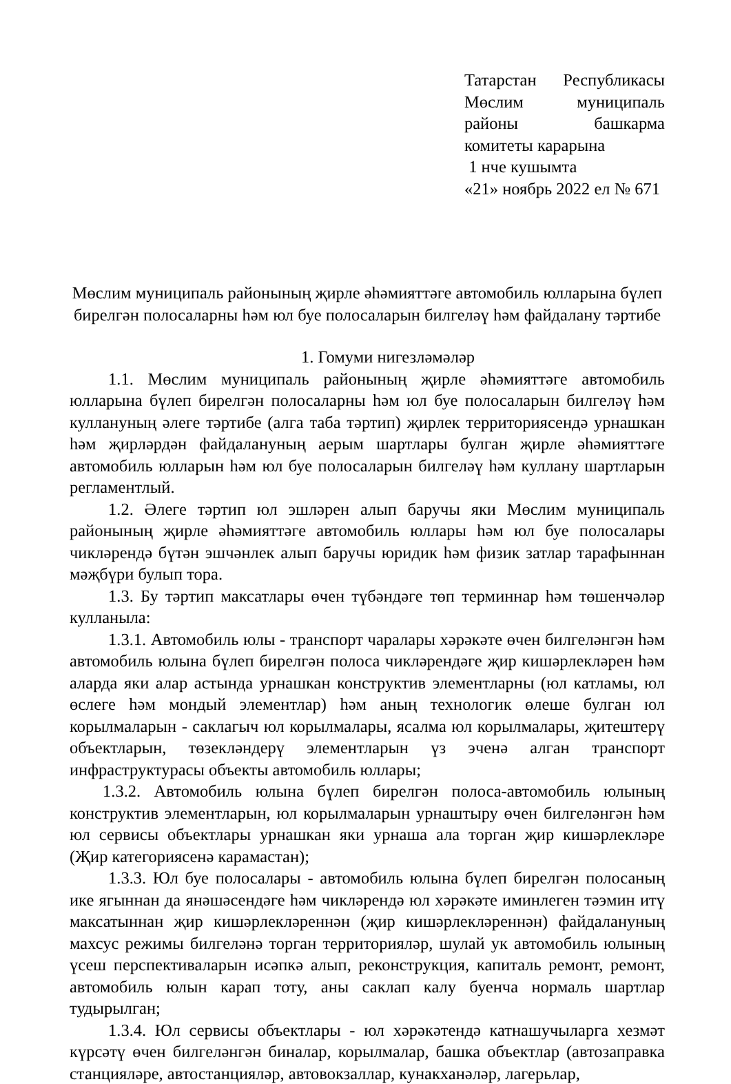Татарстан Республикасы Мөслим муниципаль районы башкарма комитеты карарына
1 нче кушымта
«21» ноябрь 2022 ел № 671
Мөслим муниципаль районының җирле әһәмияттәге автомобиль юлларына бүлеп бирелгән полосаларны һәм юл буе полосаларын билгеләү һәм файдалану тәртибе
1. Гомуми нигезләмәләр
1.1. Мөслим муниципаль районының җирле әһәмияттәге автомобиль юлларына бүлеп бирелгән полосаларны һәм юл буе полосаларын билгеләү һәм куллануның әлеге тәртибе (алга таба тәртип) җирлек территориясендә урнашкан һәм җирләрдән файдалануның аерым шартлары булган җирле әһәмияттәге автомобиль юлларын һәм юл буе полосаларын билгеләү һәм куллану шартларын регламентлый.
1.2. Әлеге тәртип юл эшләрен алып баручы яки Мөслим муниципаль районының җирле әһәмияттәге автомобиль юллары һәм юл буе полосалары чикләрендә бүтән эшчәнлек алып баручы юридик һәм физик затлар тарафыннан мәҗбүри булып тора.
1.3. Бу тәртип максатлары өчен түбәндәге төп терминнар һәм төшенчәләр кулланыла:
1.3.1. Автомобиль юлы - транспорт чаралары хәрәкәте өчен билгеләнгән һәм автомобиль юлына бүлеп бирелгән полоса чикләрендәге җир кишәрлекләрен һәм аларда яки алар астында урнашкан конструктив элементларны (юл катламы, юл өслеге һәм мондый элементлар) һәм аның технологик өлеше булган юл корылмаларын - саклагыч юл корылмалары, ясалма юл корылмалары, җитештерү объектларын, төзекләндерү элементларын үз эченә алган транспорт инфраструктурасы объекты автомобиль юллары;
1.3.2. Автомобиль юлына бүлеп бирелгән полоса-автомобиль юлының конструктив элементларын, юл корылмаларын урнаштыру өчен билгеләнгән һәм юл сервисы объектлары урнашкан яки урнаша ала торган җир кишәрлекләре (Җир категориясенә карамастан);
1.3.3. Юл буе полосалары - автомобиль юлына бүлеп бирелгән полосаның ике ягыннан да янәшәсендәге һәм чикләрендә юл хәрәкәте иминлеген тәэмин итү максатыннан җир кишәрлекләреннән (җир кишәрлекләреннән) файдалануның махсус режимы билгеләнә торган территорияләр, шулай ук автомобиль юлының үсеш перспективаларын исәпкә алып, реконструкция, капиталь ремонт, ремонт, автомобиль юлын карап тоту, аны саклап калу буенча нормаль шартлар тудырылган;
1.3.4. Юл сервисы объектлары - юл хәрәкәтендә катнашучыларга хезмәт күрсәтү өчен билгеләнгән биналар, корылмалар, башка объектлар (автозаправка станцияләре, автостанцияләр, автовокзаллар, кунакханәләр, лагерьлар,